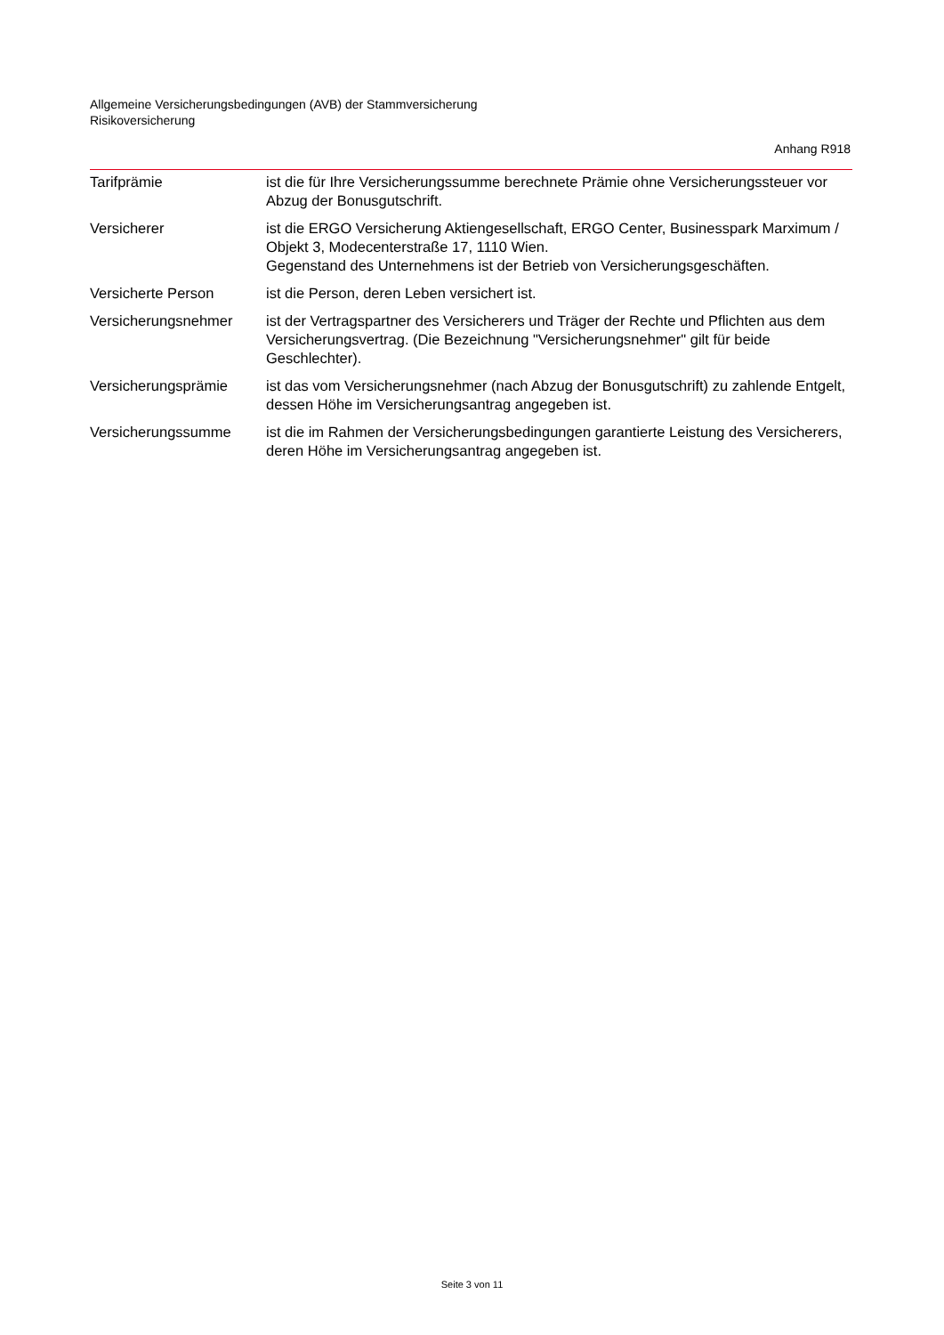Allgemeine Versicherungsbedingungen (AVB) der Stammversicherung
Risikoversicherung
Anhang R918
Tarifprämie ist die für Ihre Versicherungssumme berechnete Prämie ohne Versicherungssteuer vor Abzug der Bonusgutschrift.
Versicherer ist die ERGO Versicherung Aktiengesellschaft, ERGO Center, Businesspark Marximum / Objekt 3, Modecenterstraße 17, 1110 Wien.
Gegenstand des Unternehmens ist der Betrieb von Versicherungsgeschäften.
Versicherte Person ist die Person, deren Leben versichert ist.
Versicherungsnehmer ist der Vertragspartner des Versicherers und Träger der Rechte und Pflichten aus dem Versicherungsvertrag. (Die Bezeichnung "Versicherungsnehmer" gilt für beide Geschlechter).
Versicherungsprämie ist das vom Versicherungsnehmer (nach Abzug der Bonusgutschrift) zu zahlende Entgelt, dessen Höhe im Versicherungsantrag angegeben ist.
Versicherungssumme ist die im Rahmen der Versicherungsbedingungen garantierte Leistung des Versicherers, deren Höhe im Versicherungsantrag angegeben ist.
Seite 3 von 11